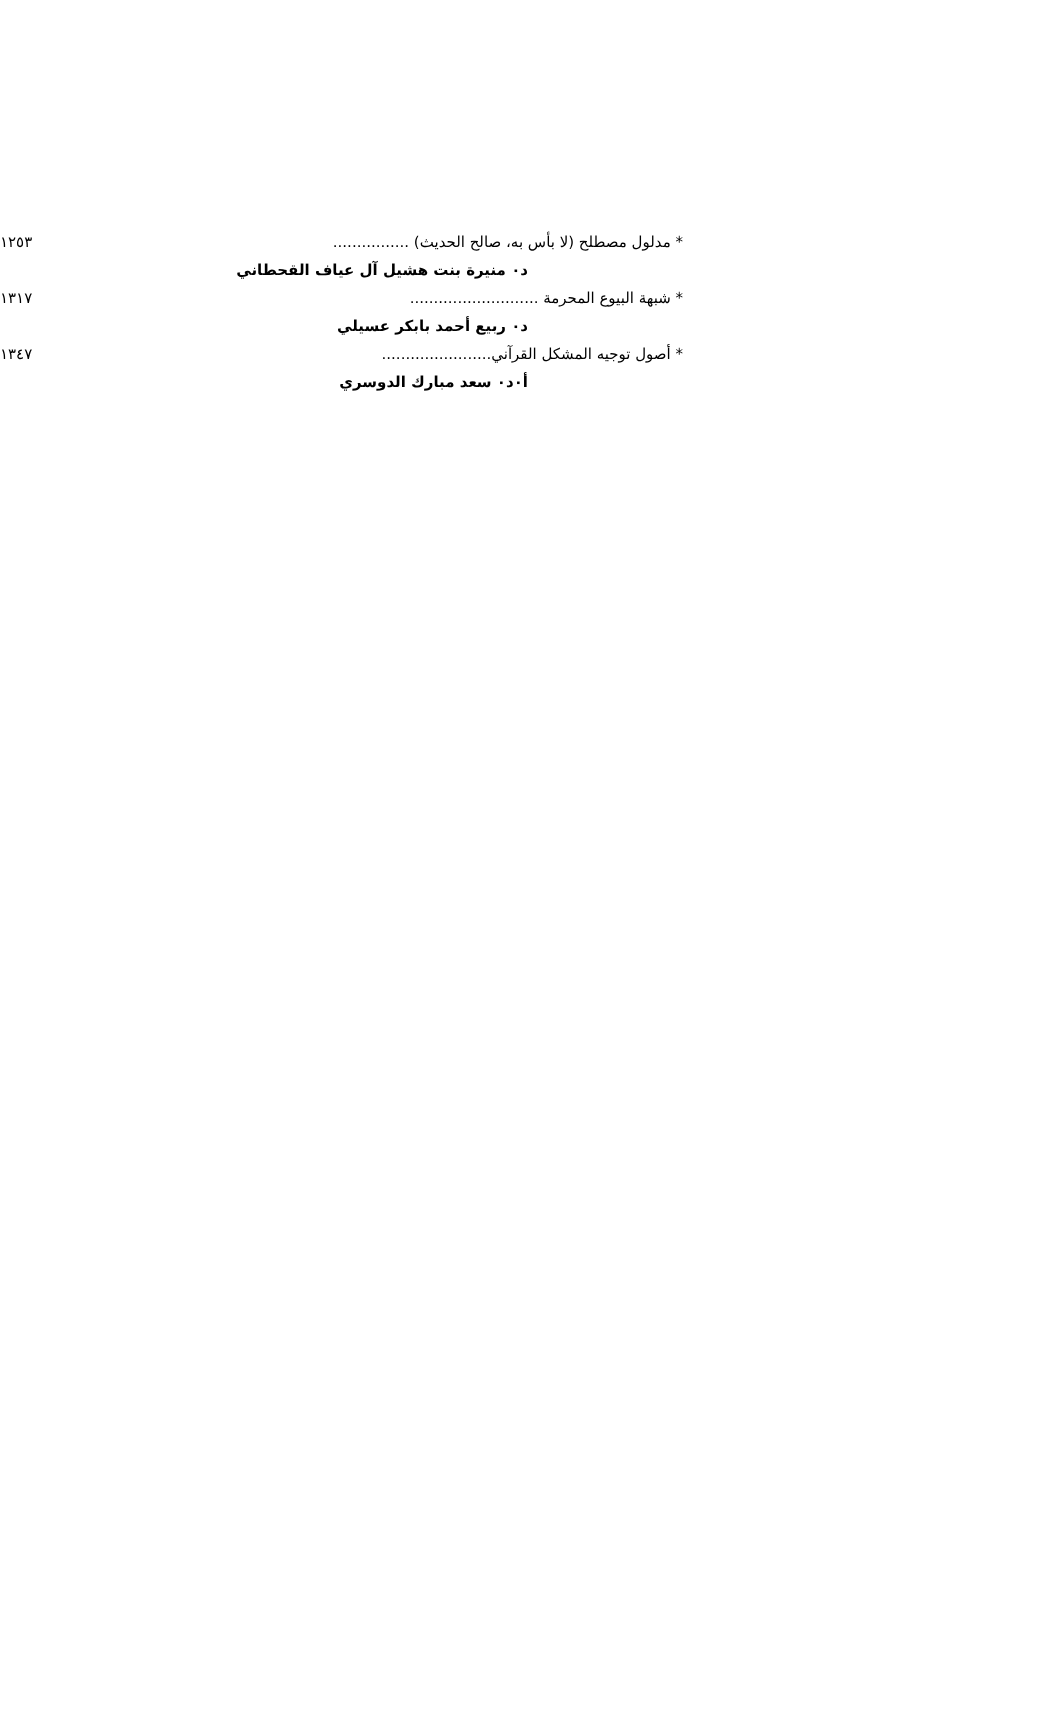* مدلول مصطلح (لا بأس به، صالح الحديث) ................ ١٢٥٣
د٠ منيرة بنت هشيل آل عياف القحطاني
* شبهة البيوع المحرمة ........................... ١٣١٧
د٠ ربيع أحمد بابكر عسيلي
* أصول توجيه المشكل القرآني....................... ١٣٤٧
أ٠د٠ سعد مبارك الدوسري